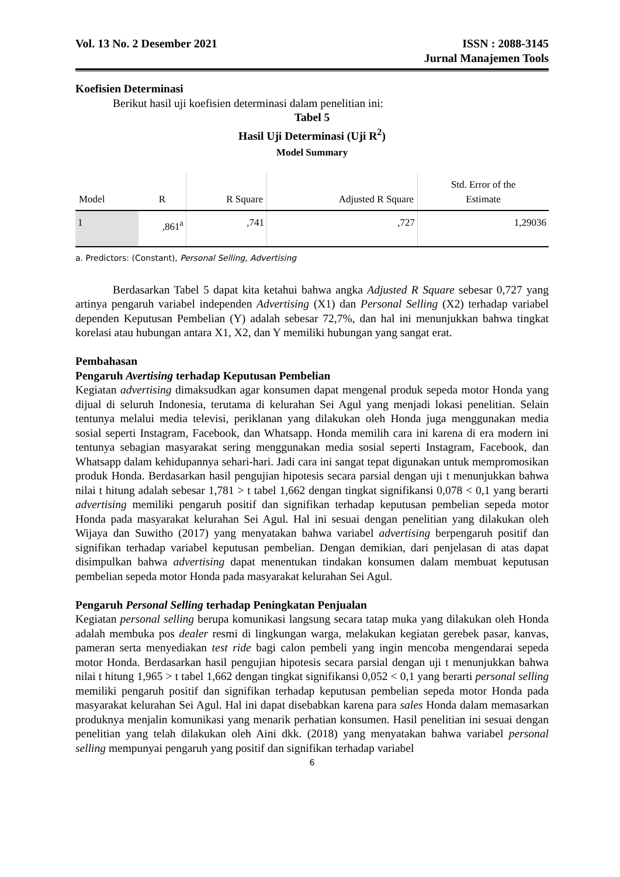Vol. 13 No. 2 Desember 2021 ISSN : 2088-3145
Jurnal Manajemen Tools
Koefisien Determinasi
Berikut hasil uji koefisien determinasi dalam penelitian ini:
Tabel 5
Hasil Uji Determinasi (Uji R<sup>2</sup>)
Model Summary
| Model | R | R Square | Adjusted R Square | Std. Error of the Estimate |
| --- | --- | --- | --- | --- |
| 1 | ,861<sup>a</sup> | ,741 | ,727 | 1,29036 |
a. Predictors: (Constant), Personal Selling, Advertising
Berdasarkan Tabel 5 dapat kita ketahui bahwa angka Adjusted R Square sebesar 0,727 yang artinya pengaruh variabel independen Advertising (X1) dan Personal Selling (X2) terhadap variabel dependen Keputusan Pembelian (Y) adalah sebesar 72,7%, dan hal ini menunjukkan bahwa tingkat korelasi atau hubungan antara X1, X2, dan Y memiliki hubungan yang sangat erat.
Pembahasan
Pengaruh Avertising terhadap Keputusan Pembelian
Kegiatan advertising dimaksudkan agar konsumen dapat mengenal produk sepeda motor Honda yang dijual di seluruh Indonesia, terutama di kelurahan Sei Agul yang menjadi lokasi penelitian. Selain tentunya melalui media televisi, periklanan yang dilakukan oleh Honda juga menggunakan media sosial seperti Instagram, Facebook, dan Whatsapp. Honda memilih cara ini karena di era modern ini tentunya sebagian masyarakat sering menggunakan media sosial seperti Instagram, Facebook, dan Whatsapp dalam kehidupannya sehari-hari. Jadi cara ini sangat tepat digunakan untuk mempromosikan produk Honda. Berdasarkan hasil pengujian hipotesis secara parsial dengan uji t menunjukkan bahwa nilai t hitung adalah sebesar 1,781 > t tabel 1,662 dengan tingkat signifikansi 0,078 < 0,1 yang berarti advertising memiliki pengaruh positif dan signifikan terhadap keputusan pembelian sepeda motor Honda pada masyarakat kelurahan Sei Agul. Hal ini sesuai dengan penelitian yang dilakukan oleh Wijaya dan Suwitho (2017) yang menyatakan bahwa variabel advertising berpengaruh positif dan signifikan terhadap variabel keputusan pembelian. Dengan demikian, dari penjelasan di atas dapat disimpulkan bahwa advertising dapat menentukan tindakan konsumen dalam membuat keputusan pembelian sepeda motor Honda pada masyarakat kelurahan Sei Agul.
Pengaruh Personal Selling terhadap Peningkatan Penjualan
Kegiatan personal selling berupa komunikasi langsung secara tatap muka yang dilakukan oleh Honda adalah membuka pos dealer resmi di lingkungan warga, melakukan kegiatan gerebek pasar, kanvas, pameran serta menyediakan test ride bagi calon pembeli yang ingin mencoba mengendarai sepeda motor Honda. Berdasarkan hasil pengujian hipotesis secara parsial dengan uji t menunjukkan bahwa nilai t hitung 1,965 > t tabel 1,662 dengan tingkat signifikansi 0,052 < 0,1 yang berarti personal selling memiliki pengaruh positif dan signifikan terhadap keputusan pembelian sepeda motor Honda pada masyarakat kelurahan Sei Agul. Hal ini dapat disebabkan karena para sales Honda dalam memasarkan produknya menjalin komunikasi yang menarik perhatian konsumen. Hasil penelitian ini sesuai dengan penelitian yang telah dilakukan oleh Aini dkk. (2018) yang menyatakan bahwa variabel personal selling mempunyai pengaruh yang positif dan signifikan terhadap variabel
6